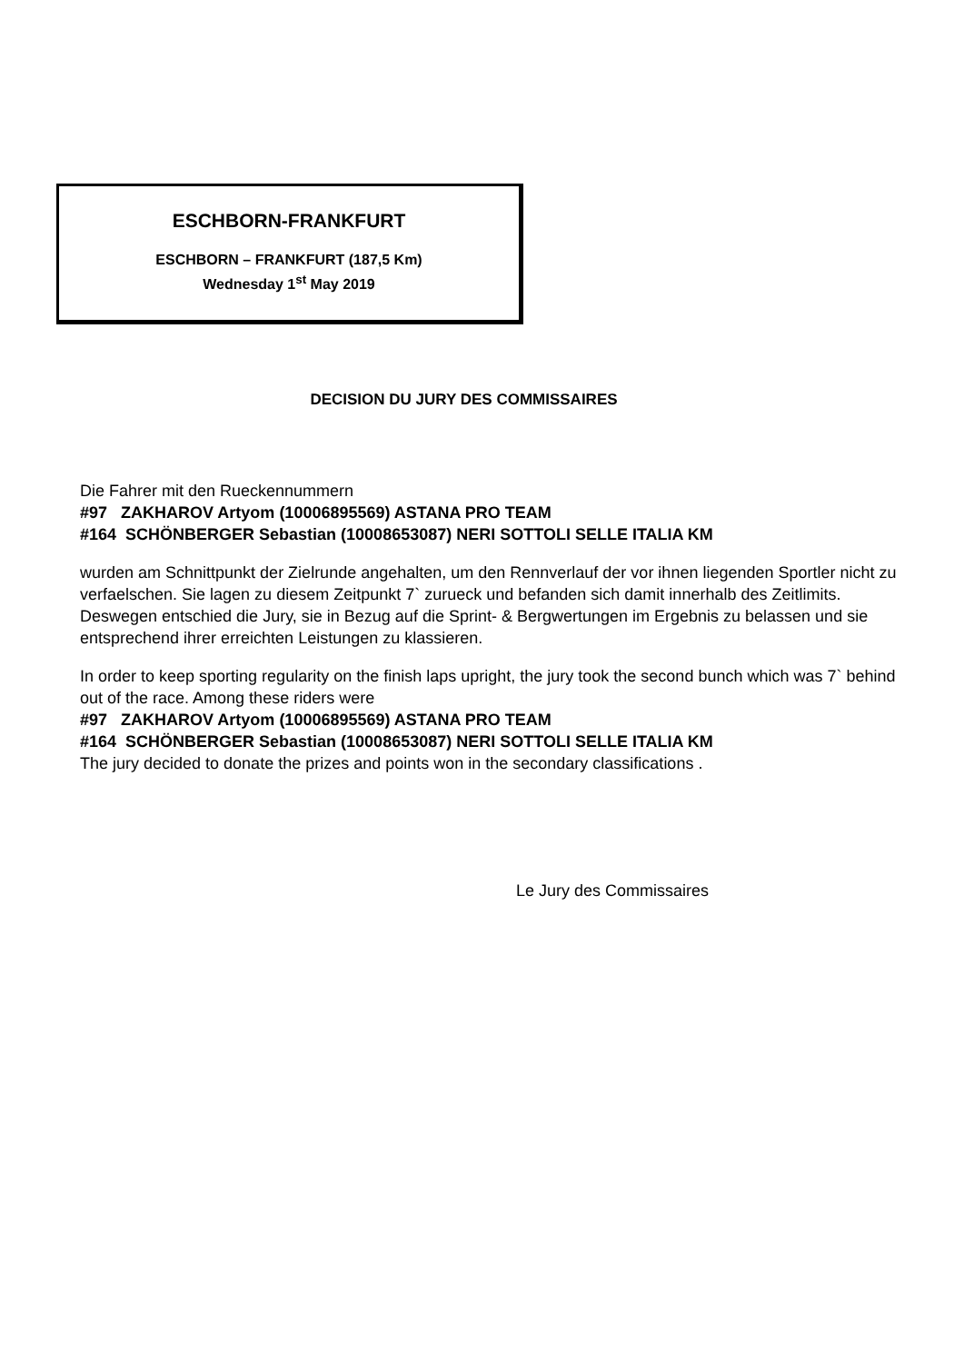ESCHBORN-FRANKFURT
ESCHBORN – FRANKFURT (187,5 Km)
Wednesday 1<sup>st</sup> May 2019
DECISION DU JURY DES COMMISSAIRES
Die Fahrer mit den Rueckennummern
#97 ZAKHAROV Artyom (10006895569) ASTANA PRO TEAM
#164 SCHÖNBERGER Sebastian (10008653087) NERI SOTTOLI SELLE ITALIA KM
wurden am Schnittpunkt der Zielrunde angehalten, um den Rennverlauf der vor ihnen liegenden Sportler nicht zu verfaelschen. Sie lagen zu diesem Zeitpunkt 7` zurueck und befanden sich damit innerhalb des Zeitlimits. Deswegen entschied die Jury, sie in Bezug auf die Sprint- & Bergwertungen im Ergebnis zu belassen und sie entsprechend ihrer erreichten Leistungen zu klassieren.
In order to keep sporting regularity on the finish laps upright, the jury took the second bunch which was 7` behind out of the race. Among these riders were
#97 ZAKHAROV Artyom (10006895569) ASTANA PRO TEAM
#164 SCHÖNBERGER Sebastian (10008653087) NERI SOTTOLI SELLE ITALIA KM
The jury decided to donate the prizes and points won in the secondary classifications .
Le Jury des Commissaires